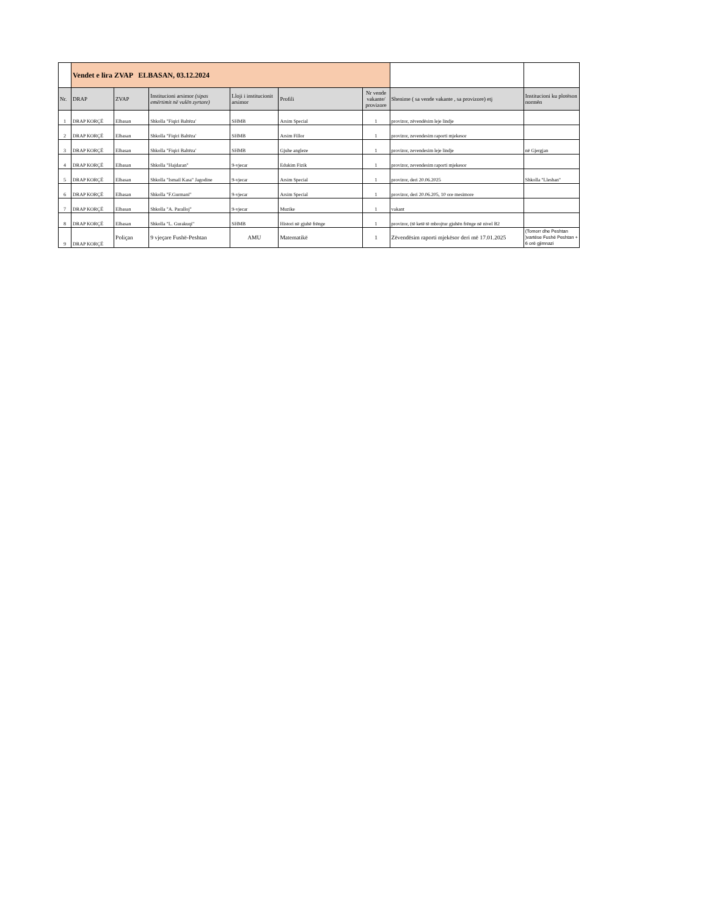| | Vendet e lira ZVAP ELBASAN, 03.12.2024 | | | | | | | |
| Nr. | DRAP | ZVAP | Institucioni arsimor (sipas emërtimit në vulën zyrtare) | Lloji i institucionit arsimor | Profili | Nr vende vakante/ provizore | Shenime ( sa vende vakante , sa provizore) etj | Institucioni ku plotëson normën |
| 1 | DRAP KORÇË | Elbasan | Shkolla "Fiqiri Baltëza' | SHMB | Arsim Special | 1 | provizor, zëvendësim leje lindje | |
| 2 | DRAP KORÇË | Elbasan | Shkolla "Fiqiri Baltëza' | SHMB | Arsim Fillor | 1 | provizor, zevendesim raporti mjekesor | |
| 3 | DRAP KORÇË | Elbasan | Shkolla "Fiqiri Baltëza' | SHMB | Gjuhe angleze | 1 | provizor, zevendesim leje lindje | në Gjergjan |
| 4 | DRAP KORÇË | Elbasan | Shkolla "Hajdaran" | 9-vjecar | Edukim Fizik | 1 | provizor, zevendesim raporti mjekesor | |
| 5 | DRAP KORÇË | Elbasan | Shkolla "Ismail Kasa" Jagodine | 9-vjecar | Arsim Special | 1 | provizor, deri 20.06.2025 | Shkolla "Lleshan" |
| 6 | DRAP KORÇË | Elbasan | Shkolla "F.Gurmani" | 9-vjecar | Arsim Special | 1 | provizor, deri 20.06.205, 10 ore mesimore | |
| 7 | DRAP KORÇË | Elbasan | Shkolla "A. Paralloj" | 9-vjecar | Muzike | 1 | vakant | |
| 8 | DRAP KORÇË | Elbasan | Shkolla "L. Gurakuqi" | SHMB | Histori në gjuhë frënge | 1 | provizor, (të ketë të mbrojtur gjuhën frënge në nivel B2 | |
| 9 | DRAP KORÇË | Poliçan | 9 vjeçare Fushë-Peshtan | AMU | Matematikë | 1 | Zëvendësim raporti mjekësor deri më 17.01.2025 | (Tomorr dhe Peshtan )vartëse Fushë Peshtan + 6 orë gjimnazi |